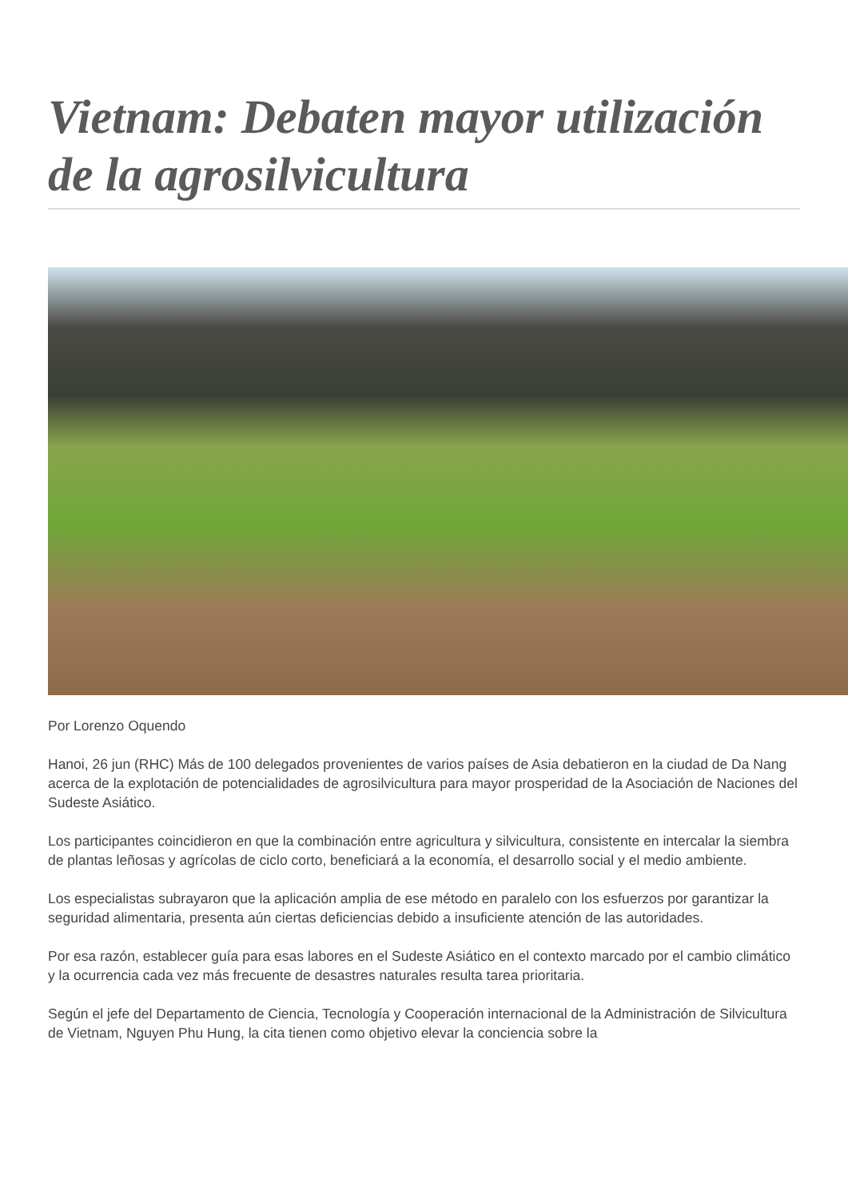Vietnam: Debaten mayor utilización de la agrosilvicultura
Por Lorenzo Oquendo
Hanoi, 26 jun (RHC) Más de 100 delegados provenientes de varios países de Asia debatieron en la ciudad de Da Nang acerca de la explotación de potencialidades de agrosilvicultura para mayor prosperidad de la Asociación de Naciones del Sudeste Asiático.
Los participantes coincidieron en que la combinación entre agricultura y silvicultura, consistente en intercalar la siembra de plantas leñosas y agrícolas de ciclo corto, beneficiará a la economía, el desarrollo social y el medio ambiente.
Los especialistas subrayaron que la aplicación amplia de ese método en paralelo con los esfuerzos por garantizar la seguridad alimentaria, presenta aún ciertas deficiencias debido a insuficiente atención de las autoridades.
Por esa razón, establecer guía para esas labores en el Sudeste Asiático en el contexto marcado por el cambio climático y la ocurrencia cada vez más frecuente de desastres naturales resulta tarea prioritaria.
Según el jefe del Departamento de Ciencia, Tecnología y Cooperación internacional de la Administración de Silvicultura de Vietnam, Nguyen Phu Hung, la cita tienen como objetivo elevar la conciencia sobre la